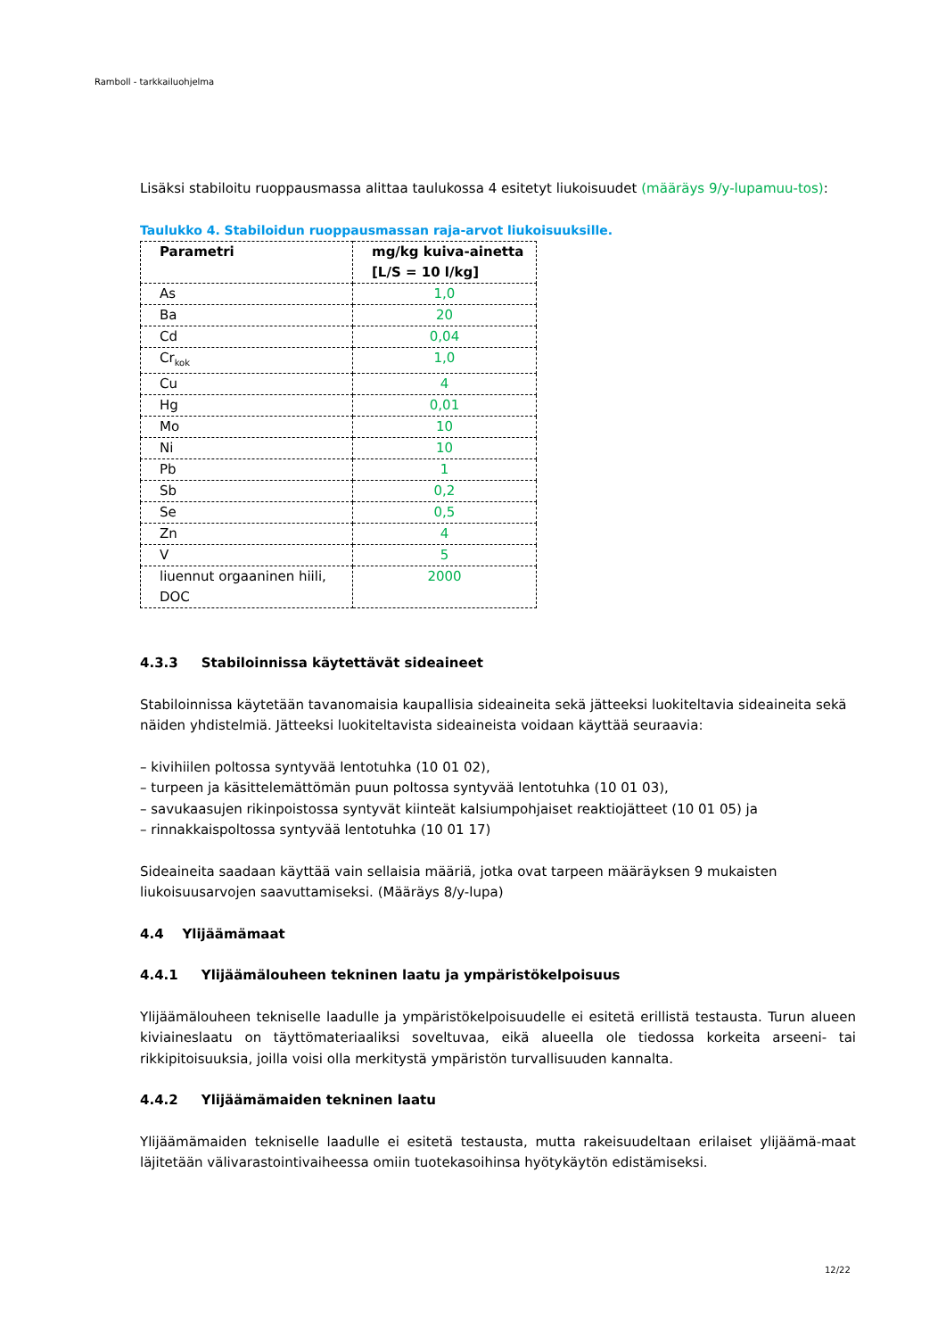Ramboll - tarkkailuohjelma
Lisäksi stabiloitu ruoppausmassa alittaa taulukossa 4 esitetyt liukoisuudet (määräys 9/y-lupamuu-tos):
Taulukko 4. Stabiloidun ruoppausmassan raja-arvot liukoisuuksille.
| Parametri | mg/kg kuiva-ainetta [L/S = 10 l/kg] |
| --- | --- |
| As | 1,0 |
| Ba | 20 |
| Cd | 0,04 |
| Cr<sub>kok</sub> | 1,0 |
| Cu | 4 |
| Hg | 0,01 |
| Mo | 10 |
| Ni | 10 |
| Pb | 1 |
| Sb | 0,2 |
| Se | 0,5 |
| Zn | 4 |
| V | 5 |
| liuennut orgaaninen hiili, DOC | 2000 |
4.3.3 Stabiloinnissa käytettävät sideaineet
Stabiloinnissa käytetään tavanomaisia kaupallisia sideaineita sekä jätteeksi luokiteltavia sideaineita sekä näiden yhdistelmiä. Jätteeksi luokiteltavista sideaineista voidaan käyttää seuraavia:
– kivihiilen poltossa syntyvää lentotuhka (10 01 02),
– turpeen ja käsittelemättömän puun poltossa syntyvää lentotuhka (10 01 03),
– savukaasujen rikinpoistossa syntyvät kiinteät kalsiumpohjaiset reaktiojätteet (10 01 05) ja
– rinnakkaispoltossa syntyvää lentotuhka (10 01 17)
Sideaineita saadaan käyttää vain sellaisia määriä, jotka ovat tarpeen määräyksen 9 mukaisten liukoisuusarvojen saavuttamiseksi. (Määräys 8/y-lupa)
4.4 Ylijäämämaat
4.4.1 Ylijäämälouheen tekninen laatu ja ympäristökelpoisuus
Ylijäämälouheen tekniselle laadulle ja ympäristökelpoisuudelle ei esitetä erillistä testausta. Turun alueen kiviaineslaatu on täyttömateriaaliksi soveltuvaa, eikä alueella ole tiedossa korkeita arseeni- tai rikkipitoisuuksia, joilla voisi olla merkitystä ympäristön turvallisuuden kannalta.
4.4.2 Ylijäämämaiden tekninen laatu
Ylijäämämaiden tekniselle laadulle ei esitetä testausta, mutta rakeisuudeltaan erilaiset ylijäämä-maat läjitetään välivarastointivaiheessa omiin tuotekasoihinsa hyötykäytön edistämiseksi.
12/22